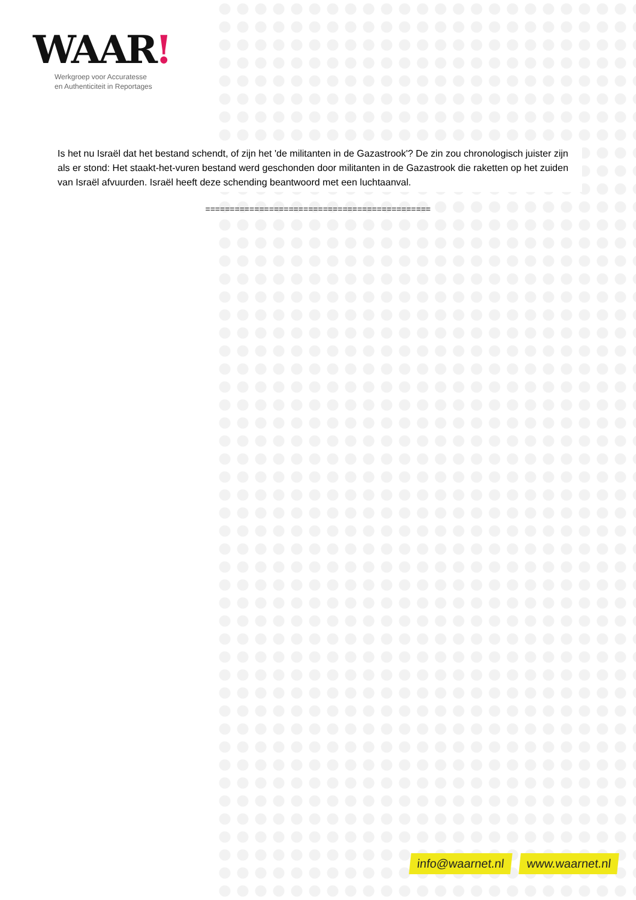WAAR!
Werkgroep voor Accuratesse
en Authenticiteit in Reportages
Is het nu Israël dat het bestand schendt, of zijn het 'de militanten in de Gazastrook'? De zin zou chronologisch juister zijn als er stond: Het staakt-het-vuren bestand werd geschonden door militanten in de Gazastrook die raketten op het zuiden van Israël afvuurden. Israël heeft deze schending beantwoord met een luchtaanval.
==============================================
info@waarnet.nl www.waarnet.nl